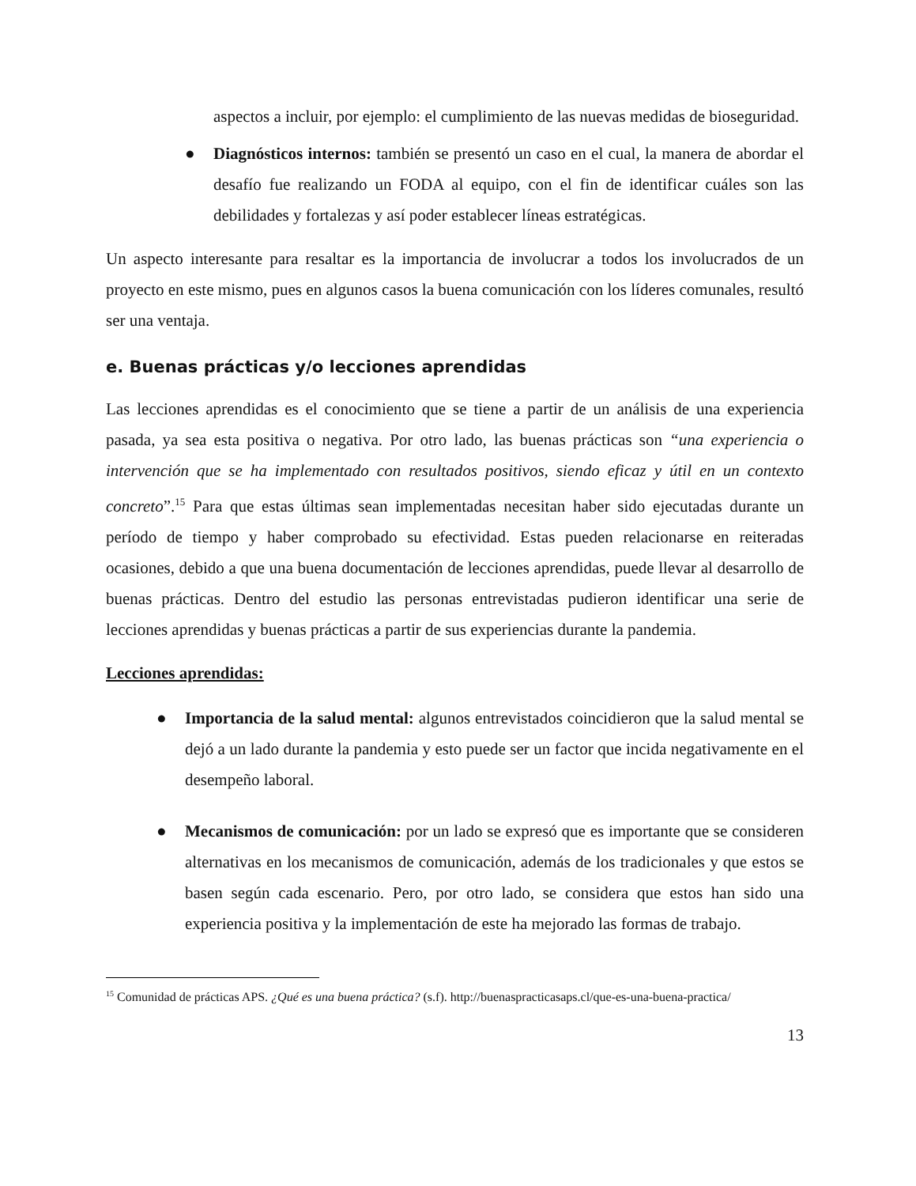aspectos a incluir, por ejemplo: el cumplimiento de las nuevas medidas de bioseguridad.
● Diagnósticos internos: también se presentó un caso en el cual, la manera de abordar el desafío fue realizando un FODA al equipo, con el fin de identificar cuáles son las debilidades y fortalezas y así poder establecer líneas estratégicas.
Un aspecto interesante para resaltar es la importancia de involucrar a todos los involucrados de un proyecto en este mismo, pues en algunos casos la buena comunicación con los líderes comunales, resultó ser una ventaja.
e. Buenas prácticas y/o lecciones aprendidas
Las lecciones aprendidas es el conocimiento que se tiene a partir de un análisis de una experiencia pasada, ya sea esta positiva o negativa. Por otro lado, las buenas prácticas son “una experiencia o intervención que se ha implementado con resultados positivos, siendo eficaz y útil en un contexto concreto”.<sup>15</sup> Para que estas últimas sean implementadas necesitan haber sido ejecutadas durante un período de tiempo y haber comprobado su efectividad. Estas pueden relacionarse en reiteradas ocasiones, debido a que una buena documentación de lecciones aprendidas, puede llevar al desarrollo de buenas prácticas. Dentro del estudio las personas entrevistadas pudieron identificar una serie de lecciones aprendidas y buenas prácticas a partir de sus experiencias durante la pandemia.
Lecciones aprendidas:
● Importancia de la salud mental: algunos entrevistados coincidieron que la salud mental se dejó a un lado durante la pandemia y esto puede ser un factor que incida negativamente en el desempeño laboral.
● Mecanismos de comunicación: por un lado se expresó que es importante que se consideren alternativas en los mecanismos de comunicación, además de los tradicionales y que estos se basen según cada escenario. Pero, por otro lado, se considera que estos han sido una experiencia positiva y la implementación de este ha mejorado las formas de trabajo.
<sup>15</sup> Comunidad de prácticas APS. ¿Qué es una buena práctica? (s.f). http://buenaspracticasaps.cl/que-es-una-buena-practica/
13